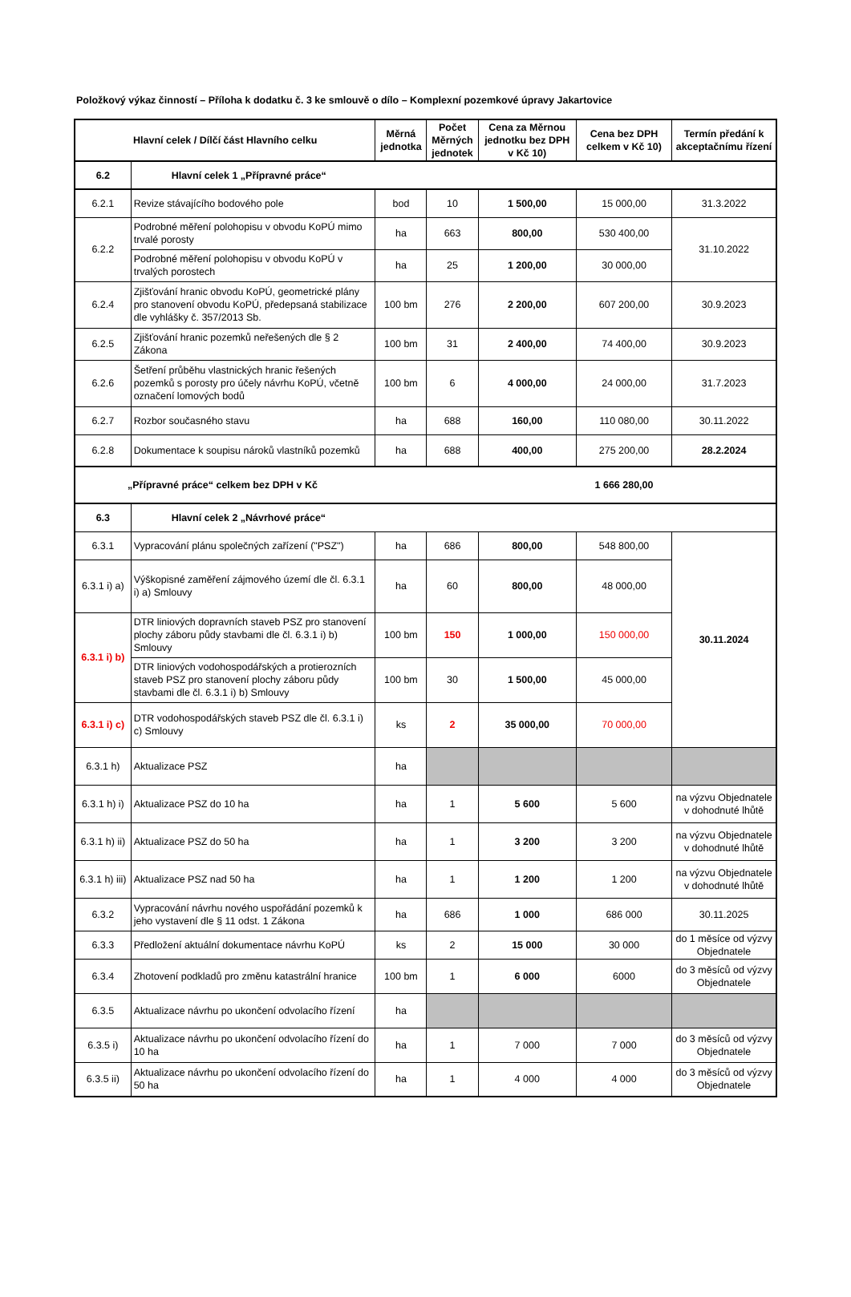Položkový výkaz činností – Příloha k dodatku č. 3 ke smlouvě o dílo – Komplexní pozemkové úpravy Jakartovice
| Hlavní celek / Dílčí část Hlavního celku | | Měrná jednotka | Počet Měrných jednotek | Cena za Měrnou jednotku bez DPH v Kč 10) | Cena bez DPH celkem v Kč 10) | Termín předání k akceptačnímu řízení |
| --- | --- | --- | --- | --- | --- | --- |
| 6.2 | Hlavní celek 1 „Přípravné práce“ | | | | | |
| 6.2.1 | Revize stávajícího bodového pole | bod | 10 | 1 500,00 | 15 000,00 | 31.3.2022 |
| 6.2.2 | Podrobné měření polohopisu v obvodu KoPÚ mimo trvalé porosty | ha | 663 | 800,00 | 530 400,00 | 31.10.2022 |
| | Podrobné měření polohopisu v obvodu KoPÚ v trvalých porostech | ha | 25 | 1 200,00 | 30 000,00 | |
| 6.2.4 | Zjišťování hranic obvodu KoPÚ, geometrické plány pro stanovení obvodu KoPÚ, předepsaná stabilizace dle vyhlášky č. 357/2013 Sb. | 100 bm | 276 | 2 200,00 | 607 200,00 | 30.9.2023 |
| 6.2.5 | Zjišťování hranic pozemků neřešených dle § 2 Zákona | 100 bm | 31 | 2 400,00 | 74 400,00 | 30.9.2023 |
| 6.2.6 | Šetření průběhu vlastnických hranic řešených pozemků s porosty pro účely návrhu KoPÚ, včetně označení lomových bodů | 100 bm | 6 | 4 000,00 | 24 000,00 | 31.7.2023 |
| 6.2.7 | Rozbor současného stavu | ha | 688 | 160,00 | 110 080,00 | 30.11.2022 |
| 6.2.8 | Dokumentace k soupisu nároků vlastníků pozemků | ha | 688 | 400,00 | 275 200,00 | 28.2.2024 |
| „Přípravné práce“ celkem bez DPH v Kč | | | | | 1 666 280,00 | |
| 6.3 | Hlavní celek 2 „Návrhové práce“ | | | | | |
| 6.3.1 | Vypracování plánu společných zařízení ("PSZ") | ha | 686 | 800,00 | 548 800,00 | 30.11.2024 |
| 6.3.1 i) a) | Výškopisné zaměření zájmového území dle čl. 6.3.1 i) a) Smlouvy | ha | 60 | 800,00 | 48 000,00 | |
| 6.3.1 i) b) | DTR liniových dopravních staveb PSZ pro stanovení plochy záboru půdy stavbami dle čl. 6.3.1 i) b) Smlouvy | 100 bm | 150 | 1 000,00 | 150 000,00 | |
| | DTR liniových vodohospodářských a protierozních staveb PSZ pro stanovení plochy záboru půdy stavbami dle čl. 6.3.1 i) b) Smlouvy | 100 bm | 30 | 1 500,00 | 45 000,00 | |
| 6.3.1 i) c) | DTR vodohospodářských staveb PSZ dle čl. 6.3.1 i) c) Smlouvy | ks | 2 | 35 000,00 | 70 000,00 | |
| 6.3.1 h) | Aktualizace PSZ | ha | | | | |
| 6.3.1 h) i) | Aktualizace PSZ do 10 ha | ha | 1 | 5 600 | 5 600 | na výzvu Objednatele v dohodnuté lhůtě |
| 6.3.1 h) ii) | Aktualizace PSZ do 50 ha | ha | 1 | 3 200 | 3 200 | na výzvu Objednatele v dohodnuté lhůtě |
| 6.3.1 h) iii) | Aktualizace PSZ nad 50 ha | ha | 1 | 1 200 | 1 200 | na výzvu Objednatele v dohodnuté lhůtě |
| 6.3.2 | Vypracování návrhu nového uspořádání pozemků k jeho vystavení dle § 11 odst. 1 Zákona | ha | 686 | 1 000 | 686 000 | 30.11.2025 |
| 6.3.3 | Předložení aktuální dokumentace návrhu KoPÚ | ks | 2 | 15 000 | 30 000 | do 1 měsíce od výzvy Objednatele |
| 6.3.4 | Zhotovení podkladů pro změnu katastrální hranice | 100 bm | 1 | 6 000 | 6000 | do 3 měsíců od výzvy Objednatele |
| 6.3.5 | Aktualizace návrhu po ukončení odvolacího řízení | ha | | | | |
| 6.3.5 i) | Aktualizace návrhu po ukončení odvolacího řízení do 10 ha | ha | 1 | 7 000 | 7 000 | do 3 měsíců od výzvy Objednatele |
| 6.3.5 ii) | Aktualizace návrhu po ukončení odvolacího řízení do 50 ha | ha | 1 | 4 000 | 4 000 | do 3 měsíců od výzvy Objednatele |